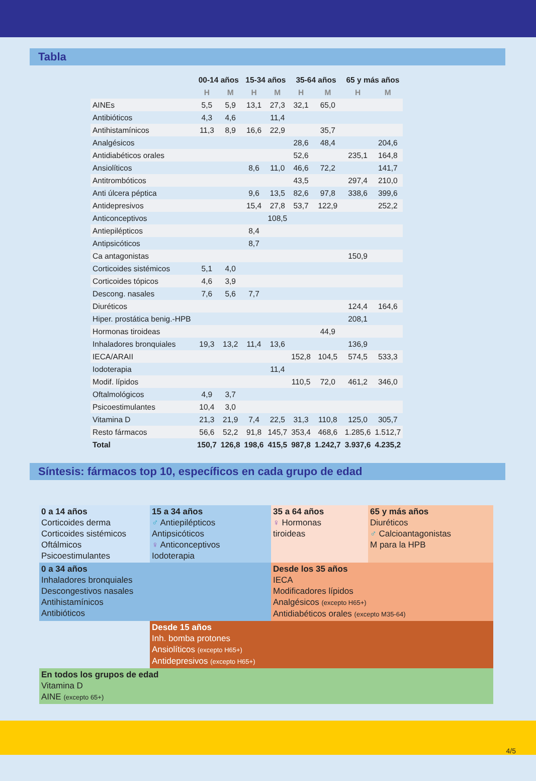Tabla
| | 00-14 años | | 15-34 años | | 35-64 años | | 65 y más años | |
| --- | --- | --- | --- | --- | --- | --- | --- | --- |
| | H | M | H | M | H | M | H | M |
| AINEs | 5,5 | 5,9 | 13,1 | 27,3 | 32,1 | 65,0 | | |
| Antibióticos | 4,3 | 4,6 | | 11,4 | | | | |
| Antihistamínicos | 11,3 | 8,9 | 16,6 | 22,9 | | 35,7 | | |
| Analgésicos | | | | | 28,6 | 48,4 | | 204,6 |
| Antidiabéticos orales | | | | | 52,6 | | 235,1 | 164,8 |
| Ansiolíticos | | | 8,6 | 11,0 | 46,6 | 72,2 | | 141,7 |
| Antitrombóticos | | | | | 43,5 | | 297,4 | 210,0 |
| Anti úlcera péptica | | | 9,6 | 13,5 | 82,6 | 97,8 | 338,6 | 399,6 |
| Antidepresivos | | | 15,4 | 27,8 | 53,7 | 122,9 | | 252,2 |
| Anticonceptivos | | | | 108,5 | | | | |
| Antiepilépticos | | | 8,4 | | | | | |
| Antipsicóticos | | | 8,7 | | | | | |
| Ca antagonistas | | | | | | | 150,9 | |
| Corticoides sistémicos | 5,1 | 4,0 | | | | | | |
| Corticoides tópicos | 4,6 | 3,9 | | | | | | |
| Descong. nasales | 7,6 | 5,6 | 7,7 | | | | | |
| Diuréticos | | | | | | | 124,4 | 164,6 |
| Hiper. prostática benig.-HPB | | | | | | | 208,1 | |
| Hormonas tiroideas | | | | | | 44,9 | | |
| Inhaladores bronquiales | 19,3 | 13,2 | 11,4 | 13,6 | | | 136,9 | |
| IECA/ARAII | | | | | 152,8 | 104,5 | 574,5 | 533,3 |
| Iodoterapia | | | | 11,4 | | | | |
| Modif. lípidos | | | | | 110,5 | 72,0 | 461,2 | 346,0 |
| Oftalmológicos | 4,9 | 3,7 | | | | | | |
| Psicoestimulantes | 10,4 | 3,0 | | | | | | |
| Vitamina D | 21,3 | 21,9 | 7,4 | 22,5 | 31,3 | 110,8 | 125,0 | 305,7 |
| Resto fármacos | 56,6 | 52,2 | 91,8 | 145,7 | 353,4 | 468,6 | 1.285,6 | 1.512,7 |
| Total | 150,7 | 126,8 | 198,6 | 415,5 | 987,8 | 1.242,7 | 3.937,6 | 4.235,2 |
Síntesis: fármacos top 10, específicos en cada grupo de edad
0 a 14 años
Corticoides derma
Corticoides sistémicos
Oftálmicos
Psicoestimulantes
15 a 34 años
♂ Antiepilépticos
Antipsicóticos
♀ Anticonceptivos
Iodoterapia
35 a 64 años
♀ Hormonas
tiroideas
65 y más años
Diuréticos
♂ Calcioantagonistas
M para la HPB
0 a 34 años
Inhaladores bronquiales
Descongestivos nasales
Antihistamínicos
Antibióticos
Desde los 35 años
IECA
Modificadores lípidos
Analgésicos (excepto H65+)
Antidiabéticos orales (excepto M35-64)
Desde 15 años
Inh. bomba protones
Ansiolíticos (excepto H65+)
Antidepresivos (excepto H65+)
En todos los grupos de edad
Vitamina D
AINE (excepto 65+)
4/5